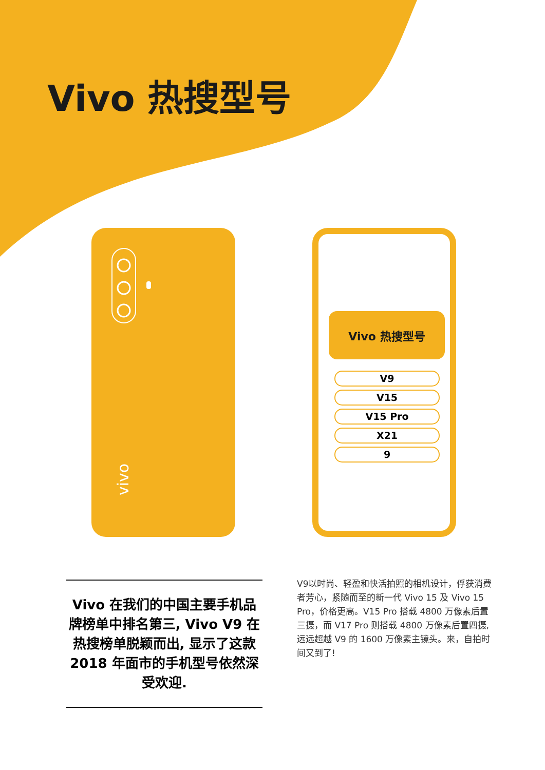Vivo 热搜型号
vivo
Vivo 热搜型号
V9
V15
V15 Pro
X21
9
Vivo 在我们的中国主要手机品牌榜单中排名第三, Vivo V9 在热搜榜单脱颖而出, 显示了这款 2018 年面市的手机型号依然深受欢迎.
V9以时尚、轻盈和快活拍照的相机设计，俘获消费者芳心，紧随而至的新一代 Vivo 15 及 Vivo 15 Pro，价格更高。V15 Pro 搭载 4800 万像素后置三摄，而 V17 Pro 则搭载 4800 万像素后置四摄, 远远超越 V9 的 1600 万像素主镜头。来，自拍时间又到了!